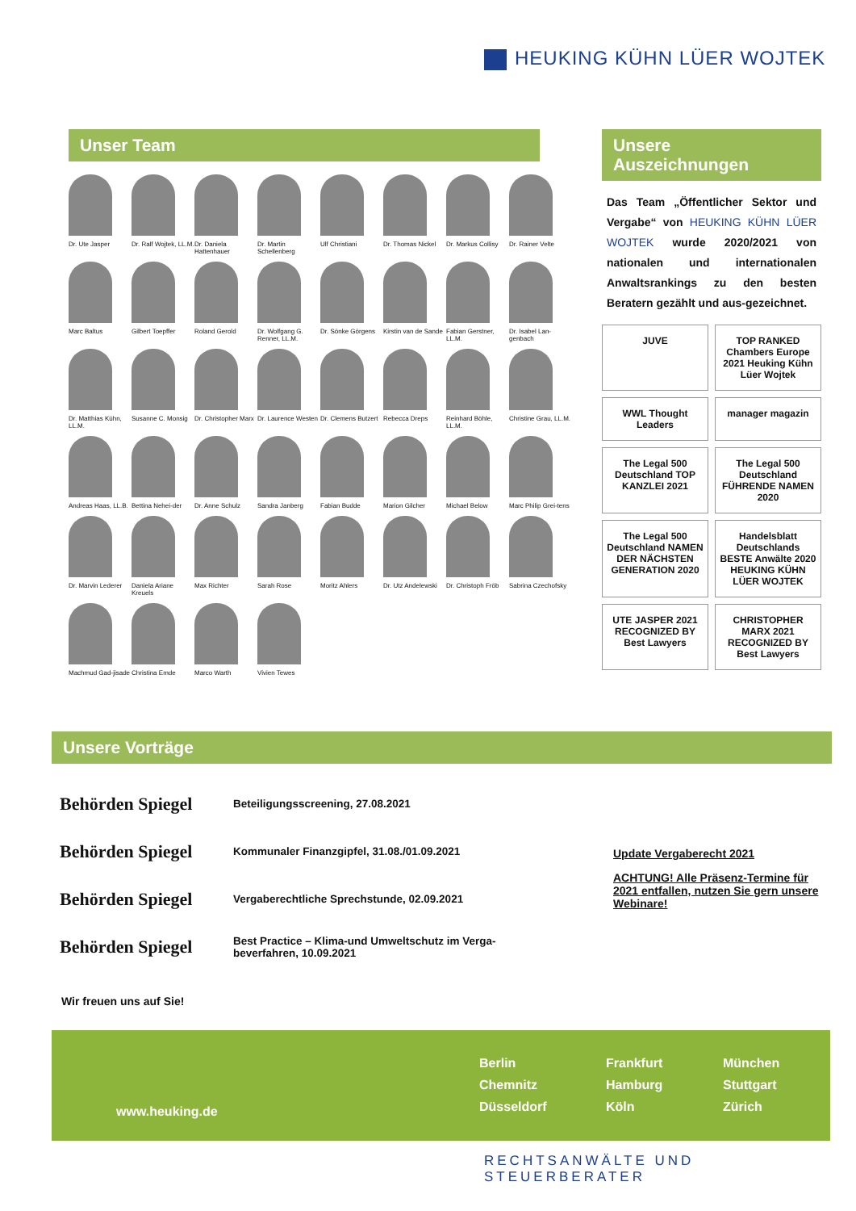HEUKING KÜHN LÜER WOJTEK
Unser Team
Dr. Ute Jasper
Dr. Ralf Wojtek, LL.M.
Dr. Daniela Hattenhauer
Dr. Martin Schellenberg
Ulf Christiani
Dr. Thomas Nickel
Dr. Markus Collisy
Dr. Rainer Velte
Marc Baltus
Gilbert Toepffer
Roland Gerold
Dr. Wolfgang G. Renner, LL.M.
Dr. Sönke Görgens
Kirstin van de Sande
Fabian Gerstner, LL.M.
Dr. Isabel Lan-genbach
Dr. Matthias Kühn, LL.M.
Susanne C. Monsig
Dr. Christopher Marx
Dr. Laurence Westen
Dr. Clemens Butzert
Rebecca Dreps
Reinhard Böhle, LL.M.
Christine Grau, LL.M.
Andreas Haas, LL.B.
Bettina Nehei-der
Dr. Anne Schulz
Sandra Janberg
Fabian Budde
Marion Gilcher
Michael Below
Marc Philip Grei-tens
Dr. Marvin Lederer
Daniela Ariane Kreuels
Max Richter
Sarah Rose
Moritz Ahlers
Dr. Utz Andelewski
Dr. Christoph Fröb
Sabrina Czechofsky
Machmud Gad-jisade
Christina Emde
Marco Warth
Vivien Tewes
Unsere Auszeichnungen
Das Team „Öffentlicher Sektor und Vergabe“ von HEUKING KÜHN LÜER WOJTEK wurde 2020/2021 von nationalen und internationalen Anwaltsrankings zu den besten Beratern gezählt und aus-gezeichnet.
JUVE
TOP RANKED Chambers Europe 2021 Heuking Kühn Lüer Wojtek
WWL Thought Leaders
manager magazin
The Legal 500 Deutschland TOP KANZLEI 2021
The Legal 500 Deutschland FÜHRENDE NAMEN 2020
The Legal 500 Deutschland NAMEN DER NÄCHSTEN GENERATION 2020
Handelsblatt Deutschlands BESTE Anwälte 2020 HEUKING KÜHN LÜER WOJTEK
UTE JASPER 2021 RECOGNIZED BY Best Lawyers
CHRISTOPHER MARX 2021 RECOGNIZED BY Best Lawyers
Unsere Vorträge
Behörden Spiegel Beteiligungsscreening, 27.08.2021
Behörden Spiegel Kommunaler Finanzgipfel, 31.08./01.09.2021
Behörden Spiegel Vergaberechtliche Sprechstunde, 02.09.2021
Behörden Spiegel Best Practice – Klima-und Umweltschutz im Verga-beverfahren, 10.09.2021
Wir freuen uns auf Sie!
Update Vergaberecht 2021
ACHTUNG! Alle Präsenz-Termine für 2021 entfallen, nutzen Sie gern unsere Webinare!
www.heuking.de
Berlin Frankfurt München Chemnitz Hamburg Stuttgart Düsseldorf Köln Zürich
RECHTSANWÄLTE UND STEUERBERATER